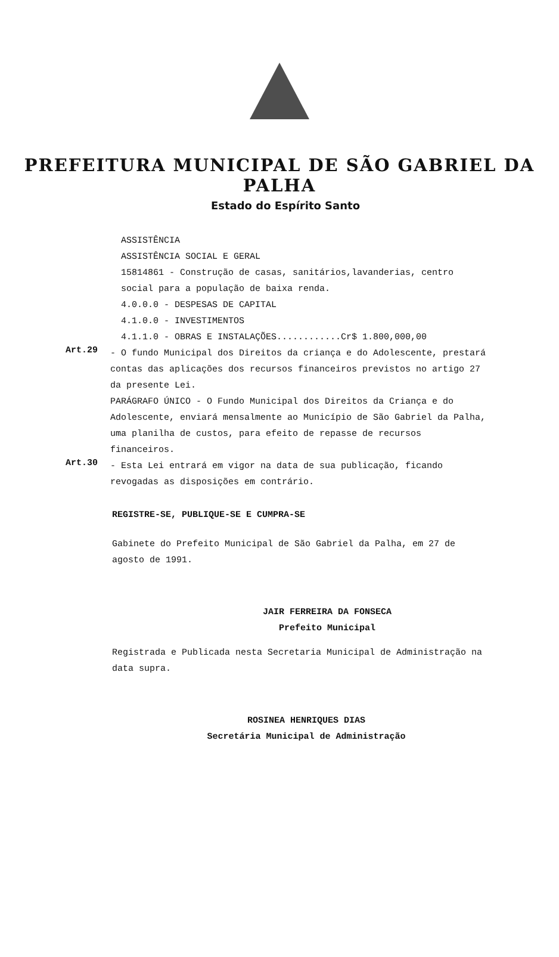PREFEITURA MUNICIPAL DE SÃO GABRIEL DA PALHA
Estado do Espírito Santo
ASSISTÊNCIA
ASSISTÊNCIA SOCIAL E GERAL
15814861 - Construção de casas, sanitários,lavanderias, centro social para a população de baixa renda.
4.0.0.0 - DESPESAS DE CAPITAL
4.1.0.0 - INVESTIMENTOS
4.1.1.0 - OBRAS E INSTALAÇÕES............Cr$ 1.800,000,00
Art.29
- O fundo Municipal dos Direitos da criança e do Adolescente, prestará contas das aplicações dos recursos financeiros previstos no artigo 27 da presente Lei.
PARÁGRAFO ÚNICO - O Fundo Municipal dos Direitos da Criança e do Adolescente, enviará mensalmente ao Município de São Gabriel da Palha, uma planilha de custos, para efeito de repasse de recursos financeiros.
Art.30
- Esta Lei entrará em vigor na data de sua publicação, ficando revogadas as disposições em contrário.
REGISTRE-SE, PUBLIQUE-SE E CUMPRA-SE
Gabinete do Prefeito Municipal de São Gabriel da Palha, em 27 de agosto de 1991.
JAIR FERREIRA DA FONSECA
Prefeito Municipal
Registrada e Publicada nesta Secretaria Municipal de Administração na data supra.
ROSINEA HENRIQUES DIAS
Secretária Municipal de Administração